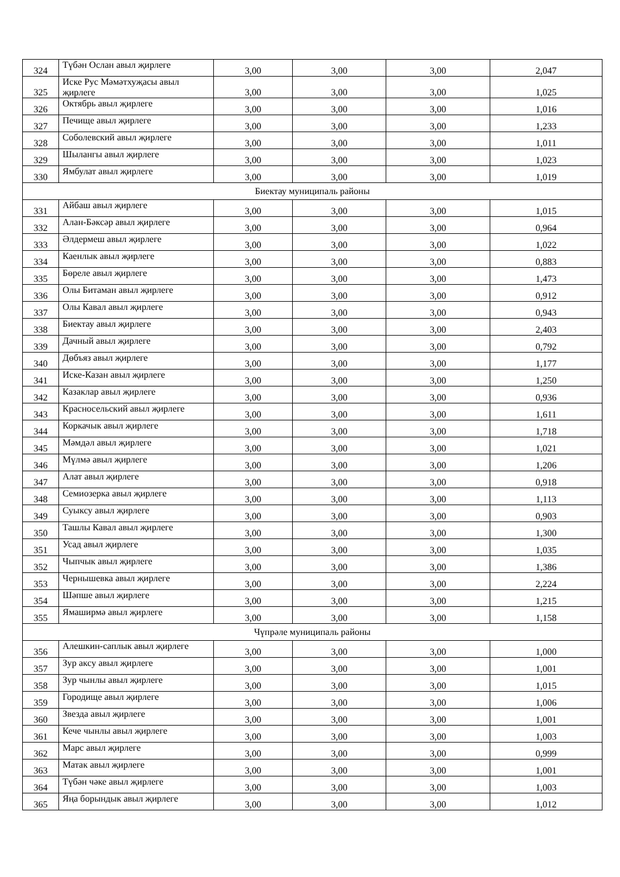| 324 | Түбән Ослан авыл җирлеге | 3,00 | 3,00 | 3,00 | 2,047 |
| 325 | Иске Рус Мәмәтхуҗасы авыл җирлеге | 3,00 | 3,00 | 3,00 | 1,025 |
| 326 | Октябрь авыл җирлеге | 3,00 | 3,00 | 3,00 | 1,016 |
| 327 | Печище авыл җирлеге | 3,00 | 3,00 | 3,00 | 1,233 |
| 328 | Соболевский авыл җирлеге | 3,00 | 3,00 | 3,00 | 1,011 |
| 329 | Шылангы авыл җирлеге | 3,00 | 3,00 | 3,00 | 1,023 |
| 330 | Ямбулат авыл җирлеге | 3,00 | 3,00 | 3,00 | 1,019 |
| Биектау муниципаль районы | | | | | |
| 331 | Айбаш авыл җирлеге | 3,00 | 3,00 | 3,00 | 1,015 |
| 332 | Алан-Бәксәр авыл җирлеге | 3,00 | 3,00 | 3,00 | 0,964 |
| 333 | Әлдермеш авыл җирлеге | 3,00 | 3,00 | 3,00 | 1,022 |
| 334 | Каенлык авыл җирлеге | 3,00 | 3,00 | 3,00 | 0,883 |
| 335 | Бөреле авыл җирлеге | 3,00 | 3,00 | 3,00 | 1,473 |
| 336 | Олы Битаман авыл җирлеге | 3,00 | 3,00 | 3,00 | 0,912 |
| 337 | Олы Кавал авыл җирлеге | 3,00 | 3,00 | 3,00 | 0,943 |
| 338 | Биектау авыл җирлеге | 3,00 | 3,00 | 3,00 | 2,403 |
| 339 | Дачный авыл җирлеге | 3,00 | 3,00 | 3,00 | 0,792 |
| 340 | Дөбъяз авыл җирлеге | 3,00 | 3,00 | 3,00 | 1,177 |
| 341 | Иске-Казан авыл җирлеге | 3,00 | 3,00 | 3,00 | 1,250 |
| 342 | Казаклар авыл җирлеге | 3,00 | 3,00 | 3,00 | 0,936 |
| 343 | Красносельский авыл җирлеге | 3,00 | 3,00 | 3,00 | 1,611 |
| 344 | Коркачык авыл җирлеге | 3,00 | 3,00 | 3,00 | 1,718 |
| 345 | Мәмдәл авыл җирлеге | 3,00 | 3,00 | 3,00 | 1,021 |
| 346 | Мүлмә авыл җирлеге | 3,00 | 3,00 | 3,00 | 1,206 |
| 347 | Алат авыл җирлеге | 3,00 | 3,00 | 3,00 | 0,918 |
| 348 | Семиозерка авыл җирлеге | 3,00 | 3,00 | 3,00 | 1,113 |
| 349 | Суыксу авыл җирлеге | 3,00 | 3,00 | 3,00 | 0,903 |
| 350 | Ташлы Кавал авыл җирлеге | 3,00 | 3,00 | 3,00 | 1,300 |
| 351 | Усад авыл җирлеге | 3,00 | 3,00 | 3,00 | 1,035 |
| 352 | Чыпчык авыл җирлеге | 3,00 | 3,00 | 3,00 | 1,386 |
| 353 | Чернышевка авыл җирлеге | 3,00 | 3,00 | 3,00 | 2,224 |
| 354 | Шәпше авыл җирлеге | 3,00 | 3,00 | 3,00 | 1,215 |
| 355 | Ямаширмә авыл җирлеге | 3,00 | 3,00 | 3,00 | 1,158 |
| Чүпрәле муниципаль районы | | | | | |
| 356 | Алешкин-саплык авыл җирлеге | 3,00 | 3,00 | 3,00 | 1,000 |
| 357 | Зур аксу авыл җирлеге | 3,00 | 3,00 | 3,00 | 1,001 |
| 358 | Зур чынлы авыл җирлеге | 3,00 | 3,00 | 3,00 | 1,015 |
| 359 | Городище авыл җирлеге | 3,00 | 3,00 | 3,00 | 1,006 |
| 360 | Звезда авыл җирлеге | 3,00 | 3,00 | 3,00 | 1,001 |
| 361 | Кече чынлы авыл җирлеге | 3,00 | 3,00 | 3,00 | 1,003 |
| 362 | Марс авыл җирлеге | 3,00 | 3,00 | 3,00 | 0,999 |
| 363 | Матак авыл җирлеге | 3,00 | 3,00 | 3,00 | 1,001 |
| 364 | Түбән чәке авыл җирлеге | 3,00 | 3,00 | 3,00 | 1,003 |
| 365 | Яңа борындык авыл җирлеге | 3,00 | 3,00 | 3,00 | 1,012 |